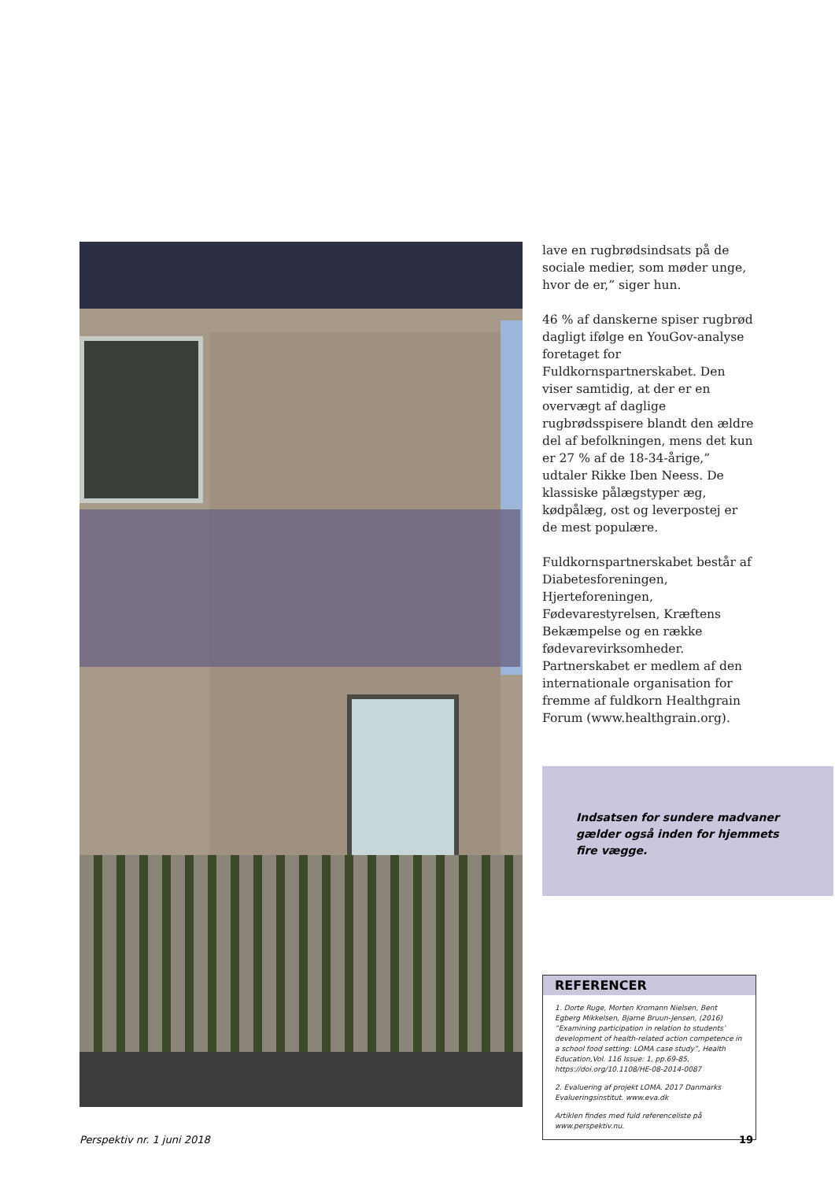lave en rugbrødsindsats på de sociale medier, som møder unge, hvor de er,” siger hun.
46 % af danskerne spiser rugbrød dagligt ifølge en YouGov-analyse foretaget for Fuldkornspartnerskabet. Den viser samtidig, at der er en overvægt af daglige rugbrødsspisere blandt den ældre del af befolkningen, mens det kun er 27 % af de 18-34-årige,” udtaler Rikke Iben Neess. De klassiske pålægstyper æg, kødpålæg, ost og leverpostej er de mest populære.
Fuldkornspartnerskabet består af Diabetesforeningen, Hjerteforeningen, Fødevarestyrelsen, Kræftens Bekæmpelse og en række fødevarevirksomheder. Partnerskabet er medlem af den internationale organisation for fremme af fuldkorn Healthgrain Forum (www.healthgrain.org).
Indsatsen for sundere madvaner gælder også inden for hjemmets fire vægge.
REFERENCER
1. Dorte Ruge, Morten Kromann Nielsen, Bent Egberg Mikkelsen, Bjarne Bruun-Jensen, (2016) ”Examining participation in relation to students’ development of health-related action competence in a school food setting: LOMA case study”, Health Education,Vol. 116 Issue: 1, pp.69-85, https://doi.org/10.1108/HE-08-2014-0087
2. Evaluering af projekt LOMA. 2017 Danmarks Evalueringsinstitut. www.eva.dk
Artiklen findes med fuld referenceliste på www.perspektiv.nu.
Perspektiv nr. 1 juni 2018 19